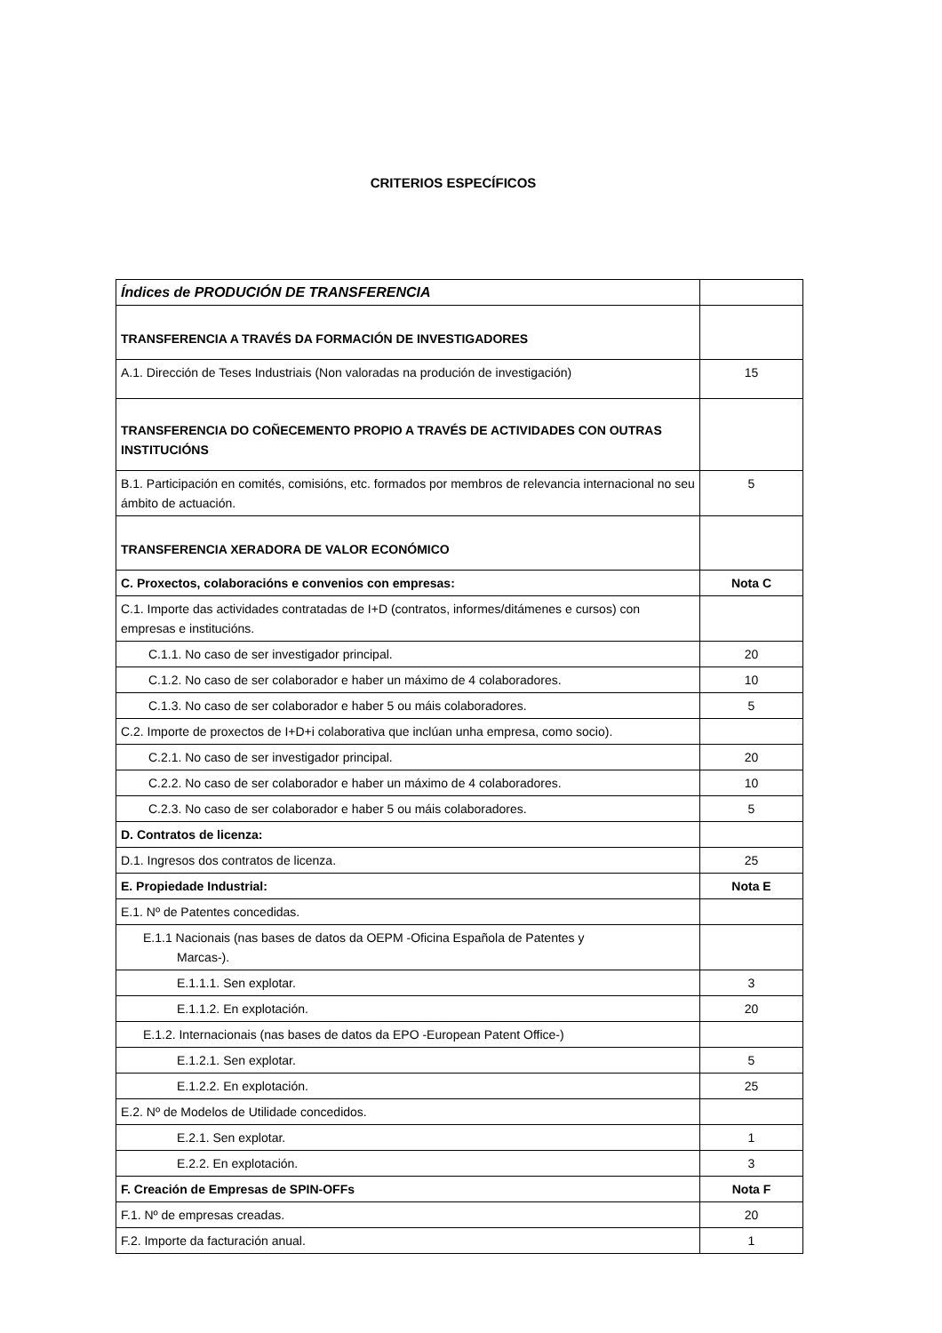CRITERIOS ESPECÍFICOS
| Índices de PRODUCIÓN DE TRANSFERENCIA | |
| TRANSFERENCIA A TRAVÉS DA FORMACIÓN DE INVESTIGADORES | |
| A.1. Dirección de Teses Industriais (Non valoradas na produción de investigación) | 15 |
| TRANSFERENCIA DO COÑECEMENTO PROPIO A TRAVÉS DE ACTIVIDADES CON OUTRAS INSTITUCIÓNS | |
| B.1. Participación en comités, comisións, etc. formados por membros de relevancia internacional no seu ámbito de actuación. | 5 |
| TRANSFERENCIA XERADORA DE VALOR ECONÓMICO | |
| C. Proxectos, colaboracións e convenios con empresas: | Nota C |
| C.1. Importe das actividades contratadas de I+D (contratos, informes/ditámenes e cursos) con empresas e institucións. | |
| C.1.1. No caso de ser investigador principal. | 20 |
| C.1.2. No caso de ser colaborador e haber un máximo de 4 colaboradores. | 10 |
| C.1.3. No caso de ser colaborador e haber 5 ou máis colaboradores. | 5 |
| C.2. Importe de proxectos de I+D+i colaborativa que inclúan unha empresa, como socio). | |
| C.2.1. No caso de ser investigador principal. | 20 |
| C.2.2. No caso de ser colaborador e haber un máximo de 4 colaboradores. | 10 |
| C.2.3. No caso de ser colaborador e haber 5 ou máis colaboradores. | 5 |
| D. Contratos de licenza: | |
| D.1. Ingresos dos contratos de licenza. | 25 |
| E. Propiedade Industrial: | Nota E |
| E.1. Nº de Patentes concedidas. | |
| E.1.1 Nacionais (nas bases de datos da OEPM -Oficina Española de Patentes y Marcas-). | |
| E.1.1.1. Sen explotar. | 3 |
| E.1.1.2. En explotación. | 20 |
| E.1.2. Internacionais (nas bases de datos da EPO -European Patent Office-) | |
| E.1.2.1. Sen explotar. | 5 |
| E.1.2.2. En explotación. | 25 |
| E.2. Nº de Modelos de Utilidade concedidos. | |
| E.2.1. Sen explotar. | 1 |
| E.2.2. En explotación. | 3 |
| F. Creación de Empresas de SPIN-OFFs | Nota F |
| F.1. Nº de empresas creadas. | 20 |
| F.2. Importe da facturación anual. | 1 |